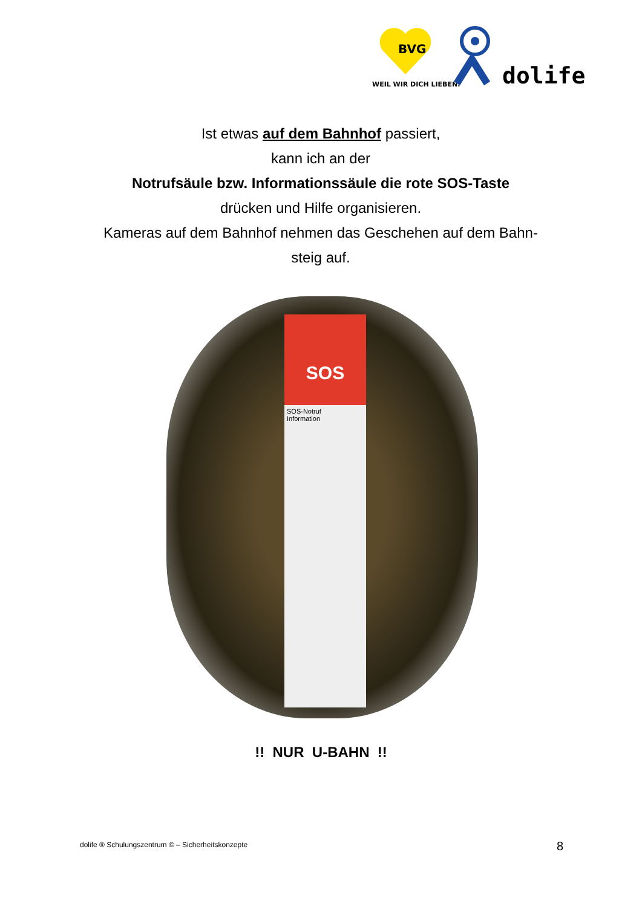BVG
WEIL WIR DICH LIEBEN.
dolife
Ist etwas auf dem Bahnhof passiert,
kann ich an der
Notrufsäule bzw. Informationssäule die rote SOS-Taste
drücken und Hilfe organisieren.
Kameras auf dem Bahnhof nehmen das Geschehen auf dem Bahn-
steig auf.
SOS
SOS-Notruf
Information
!! NUR U-BAHN !!
dolife ® Schulungszentrum © – Sicherheitskonzepte
8